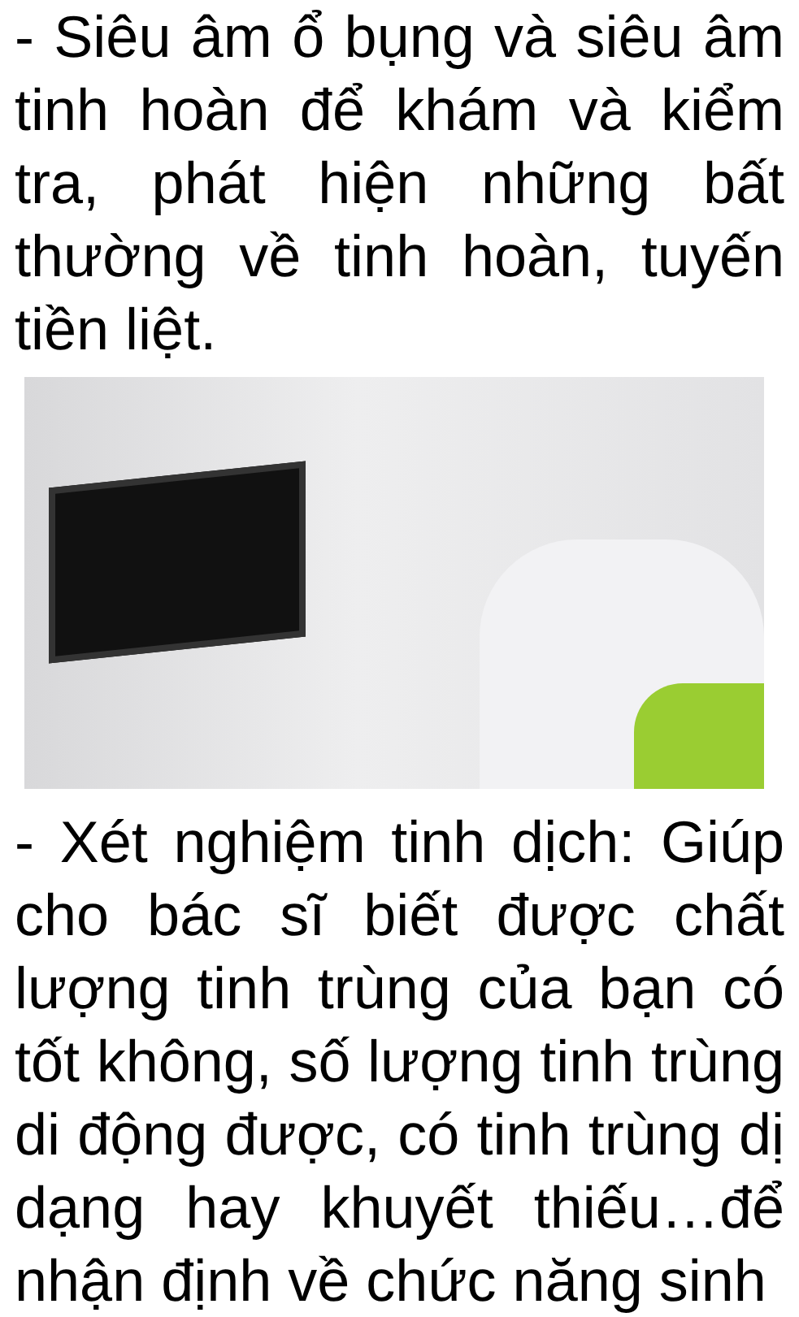- Siêu âm ổ bụng và siêu âm tinh hoàn để khám và kiểm tra, phát hiện những bất thường về tinh hoàn, tuyến tiền liệt.
- Xét nghiệm tinh dịch: Giúp cho bác sĩ biết được chất lượng tinh trùng của bạn có tốt không, số lượng tinh trùng di động được, có tinh trùng dị dạng hay khuyết thiếu…để nhận định về chức năng sinh